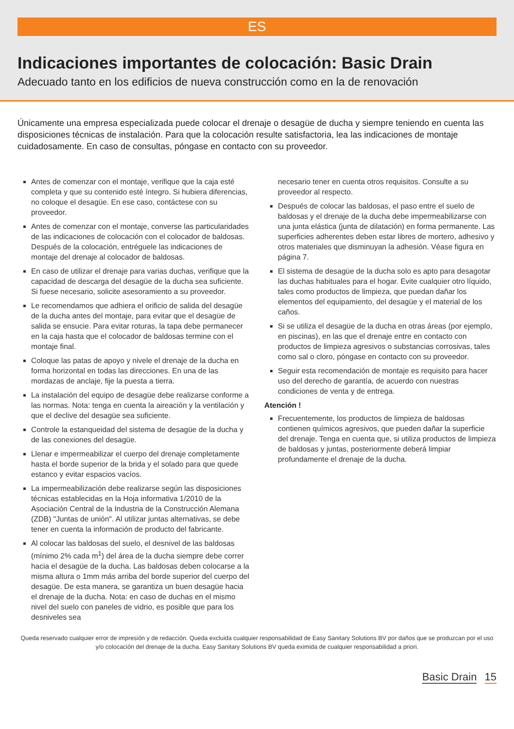ES
Indicaciones importantes de colocación: Basic Drain
Adecuado tanto en los edificios de nueva construcción como en la de renovación
Únicamente una empresa especializada puede colocar el drenaje o desagüe de ducha y siempre teniendo en cuenta las disposiciones técnicas de instalación. Para que la colocación resulte satisfactoria, lea las indicaciones de montaje cuidadosamente. En caso de consultas, póngase en contacto con su proveedor.
Antes de comenzar con el montaje, verifique que la caja esté completa y que su contenido esté íntegro. Si hubiera diferencias, no coloque el desagüe. En ese caso, contáctese con su proveedor.
Antes de comenzar con el montaje, converse las particularidades de las indicaciones de colocación con el colocador de baldosas. Después de la colocación, entréguele las indicaciones de montaje del drenaje al colocador de baldosas.
En caso de utilizar el drenaje para varias duchas, verifique que la capacidad de descarga del desagüe de la ducha sea suficiente. Si fuese necesario, solicite asesoramiento a su proveedor.
Le recomendamos que adhiera el orificio de salida del desagüe de la ducha antes del montaje, para evitar que el desagüe de salida se ensucie. Para evitar roturas, la tapa debe permanecer en la caja hasta que el colocador de baldosas termine con el montaje final.
Coloque las patas de apoyo y nivele el drenaje de la ducha en forma horizontal en todas las direcciones. En una de las mordazas de anclaje, fije la puesta a tierra.
La instalación del equipo de desagüe debe realizarse conforme a las normas. Nota: tenga en cuenta la aireación y la ventilación y que el declive del desagüe sea suficiente.
Controle la estanqueidad del sistema de desagüe de la ducha y de las conexiones del desagüe.
Llenar e impermeabilizar el cuerpo del drenaje completamente hasta el borde superior de la brida y el solado para que quede estanco y evitar espacios vacíos.
La impermeabilización debe realizarse según las disposiciones técnicas establecidas en la Hoja informativa 1/2010 de la Asociación Central de la Industria de la Construcción Alemana (ZDB) "Juntas de unión". Al utilizar juntas alternativas, se debe tener en cuenta la información de producto del fabricante.
Al colocar las baldosas del suelo, el desnivel de las baldosas (mínimo 2% cada m<sup>1</sup>) del área de la ducha siempre debe correr hacia el desagüe de la ducha. Las baldosas deben colocarse a la misma altura o 1mm más arriba del borde superior del cuerpo del desagüe. De esta manera, se garantiza un buen desagüe hacia el drenaje de la ducha. Nota: en caso de duchas en el mismo nivel del suelo con paneles de vidrio, es posible que para los desniveles sea
necesario tener en cuenta otros requisitos. Consulte a su proveedor al respecto.
Después de colocar las baldosas, el paso entre el suelo de baldosas y el drenaje de la ducha debe impermeabilizarse con una junta elástica (junta de dilatación) en forma permanente. Las superficies adherentes deben estar libres de mortero, adhesivo y otros materiales que disminuyan la adhesión. Véase figura en página 7.
El sistema de desagüe de la ducha solo es apto para desagotar las duchas habituales para el hogar. Evite cualquier otro líquido, tales como productos de limpieza, que puedan dañar los elementos del equipamiento, del desagüe y el material de los caños.
Si se utiliza el desagüe de la ducha en otras áreas (por ejemplo, en piscinas), en las que el drenaje entre en contacto con productos de limpieza agresivos o substancias corrosivas, tales como sal o cloro, póngase en contacto con su proveedor.
Seguir esta recomendación de montaje es requisito para hacer uso del derecho de garantía, de acuerdo con nuestras condiciones de venta y de entrega.
Atención !
Frecuentemente, los productos de limpieza de baldosas contienen químicos agresivos, que pueden dañar la superficie del drenaje. Tenga en cuenta que, si utiliza productos de limpieza de baldosas y juntas, posteriormente deberá limpiar profundamente el drenaje de la ducha.
Queda reservado cualquier error de impresión y de redacción. Queda excluida cualquier responsabilidad de Easy Sanitary Solutions BV por daños que se produzcan por el uso y/o colocación del drenaje de la ducha. Easy Sanitary Solutions BV queda eximida de cualquier responsabilidad a priori.
Basic Drain 15